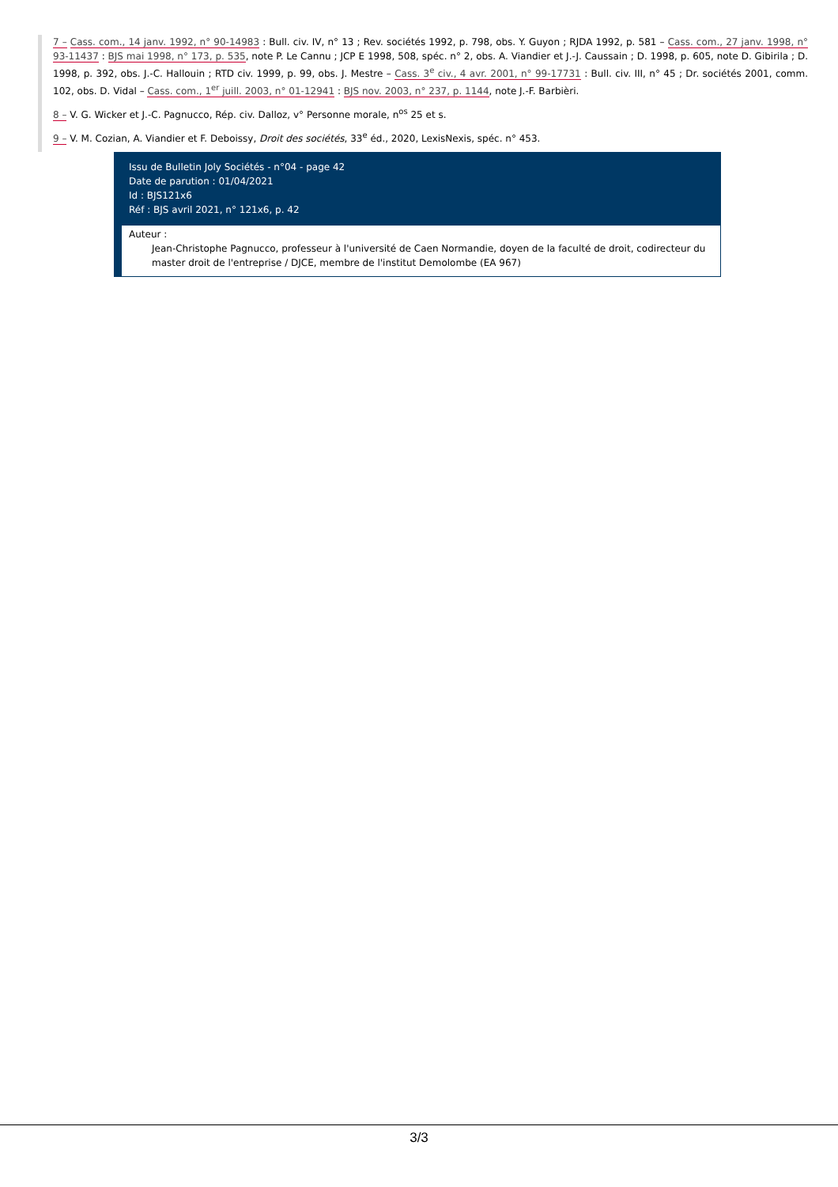7 – Cass. com., 14 janv. 1992, n° 90-14983 : Bull. civ. IV, n° 13 ; Rev. sociétés 1992, p. 798, obs. Y. Guyon ; RJDA 1992, p. 581 – Cass. com., 27 janv. 1998, n° 93-11437 : BJS mai 1998, n° 173, p. 535, note P. Le Cannu ; JCP E 1998, 508, spéc. n° 2, obs. A. Viandier et J.-J. Caussain ; D. 1998, p. 605, note D. Gibirila ; D. 1998, p. 392, obs. J.-C. Hallouin ; RTD civ. 1999, p. 99, obs. J. Mestre – Cass. 3<sup>e</sup> civ., 4 avr. 2001, n° 99-17731 : Bull. civ. III, n° 45 ; Dr. sociétés 2001, comm. 102, obs. D. Vidal – Cass. com., 1<sup>er</sup> juill. 2003, n° 01-12941 : BJS nov. 2003, n° 237, p. 1144, note J.-F. Barbièri.
8 – V. G. Wicker et J.-C. Pagnucco, Rép. civ. Dalloz, v° Personne morale, n<sup>os</sup> 25 et s.
9 – V. M. Cozian, A. Viandier et F. Deboissy, Droit des sociétés, 33<sup>e</sup> éd., 2020, LexisNexis, spéc. n° 453.
Issu de Bulletin Joly Sociétés - n°04 - page 42
Date de parution : 01/04/2021
Id : BJS121x6
Réf : BJS avril 2021, n° 121x6, p. 42
Auteur :
Jean-Christophe Pagnucco, professeur à l'université de Caen Normandie, doyen de la faculté de droit, codirecteur du master droit de l'entreprise / DJCE, membre de l'institut Demolombe (EA 967)
3/3